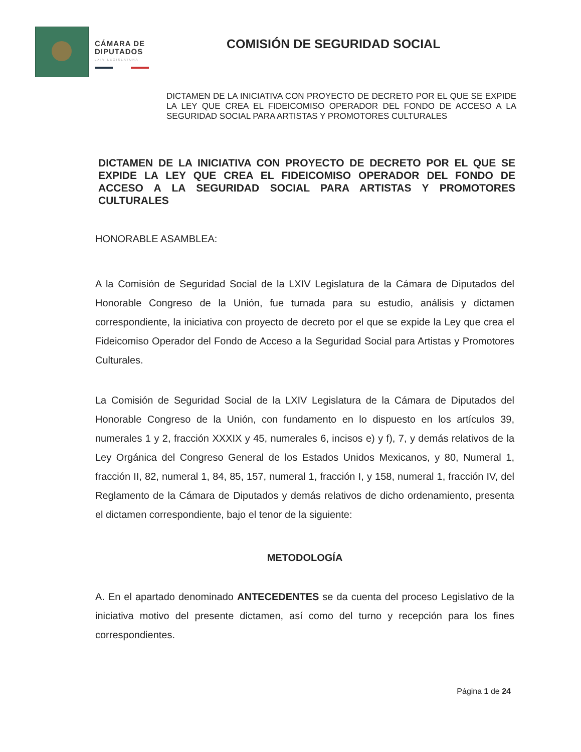CÁMARA DE
DIPUTADOS
LXIV LEGISLATURA
COMISIÓN DE SEGURIDAD SOCIAL
DICTAMEN DE LA INICIATIVA CON PROYECTO DE DECRETO POR EL QUE SE EXPIDE LA LEY QUE CREA EL FIDEICOMISO OPERADOR DEL FONDO DE ACCESO A LA SEGURIDAD SOCIAL PARA ARTISTAS Y PROMOTORES CULTURALES
DICTAMEN DE LA INICIATIVA CON PROYECTO DE DECRETO POR EL QUE SE EXPIDE LA LEY QUE CREA EL FIDEICOMISO OPERADOR DEL FONDO DE ACCESO A LA SEGURIDAD SOCIAL PARA ARTISTAS Y PROMOTORES CULTURALES
HONORABLE ASAMBLEA:
A la Comisión de Seguridad Social de la LXIV Legislatura de la Cámara de Diputados del Honorable Congreso de la Unión, fue turnada para su estudio, análisis y dictamen correspondiente, la iniciativa con proyecto de decreto por el que se expide la Ley que crea el Fideicomiso Operador del Fondo de Acceso a la Seguridad Social para Artistas y Promotores Culturales.
La Comisión de Seguridad Social de la LXIV Legislatura de la Cámara de Diputados del Honorable Congreso de la Unión, con fundamento en lo dispuesto en los artículos 39, numerales 1 y 2, fracción XXXIX y 45, numerales 6, incisos e) y f), 7, y demás relativos de la Ley Orgánica del Congreso General de los Estados Unidos Mexicanos, y 80, Numeral 1, fracción II, 82, numeral 1, 84, 85, 157, numeral 1, fracción I, y 158, numeral 1, fracción IV, del Reglamento de la Cámara de Diputados y demás relativos de dicho ordenamiento, presenta el dictamen correspondiente, bajo el tenor de la siguiente:
METODOLOGÍA
A. En el apartado denominado ANTECEDENTES se da cuenta del proceso Legislativo de la iniciativa motivo del presente dictamen, así como del turno y recepción para los fines correspondientes.
Página 1 de 24